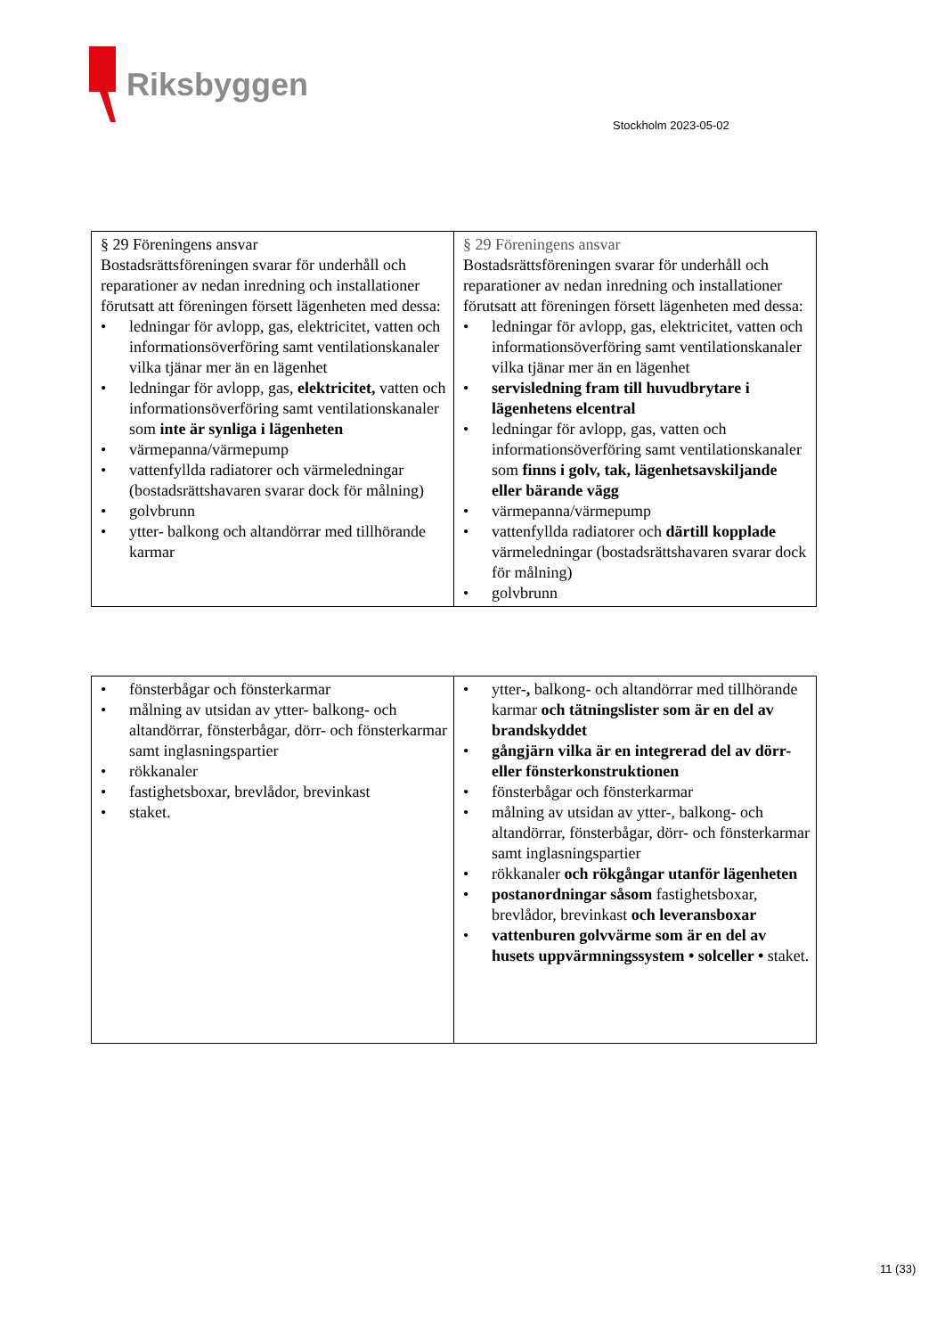Riksbyggen
Stockholm 2023-05-02
| § 29 Föreningens ansvar Bostadsrättsföreningen svarar för underhåll och reparationer av nedan inredning och installationer förutsatt att föreningen försett lägenheten med dessa: ledningar för avlopp, gas, elektricitet, vatten och informationsöverföring samt ventilationskanaler vilka tjänar mer än en lägenhet ledningar för avlopp, gas, elektricitet, vatten och informationsöverföring samt ventilationskanaler som inte är synliga i lägenheten värmepanna/värmepump vattenfyllda radiatorer och värmeledningar (bostadsrättshavaren svarar dock för målning) golvbrunn ytter- balkong och altandörrar med tillhörande karmar | § 29 Föreningens ansvar Bostadsrättsföreningen svarar för underhåll och reparationer av nedan inredning och installationer förutsatt att föreningen försett lägenheten med dessa: ledningar för avlopp, gas, elektricitet, vatten och informationsöverföring samt ventilationskanaler vilka tjänar mer än en lägenhet servisledning fram till huvudbrytare i lägenhetens elcentral ledningar för avlopp, gas, vatten och informationsöverföring samt ventilationskanaler som finns i golv, tak, lägenhetsavskiljande eller bärande vägg värmepanna/värmepump vattenfyllda radiatorer och därtill kopplade värmeledningar (bostadsrättshavaren svarar dock för målning) golvbrunn |
| fönsterbågar och fönsterkarmar målning av utsidan av ytter- balkong- och altandörrar, fönsterbågar, dörr- och fönsterkarmar samt inglasningspartier rökkanaler fastighetsboxar, brevlådor, brevinkast staket. | ytter- , balkong- och altandörrar med tillhörande karmar och tätningslister som är en del av brandskyddet gångjärn vilka är en integrerad del av dörr- eller fönsterkonstruktionen fönsterbågar och fönsterkarmar målning av utsidan av ytter-, balkong- och altandörrar, fönsterbågar, dörr- och fönsterkarmar samt inglasningspartier rökkanaler och rökgångar utanför lägenheten postanordningar såsom fastighetsboxar, brevlådor, brevinkast och leveransboxar vattenburen golvvärme som är en del av husets uppvärmningssystem • solceller • staket. |
11 (33)